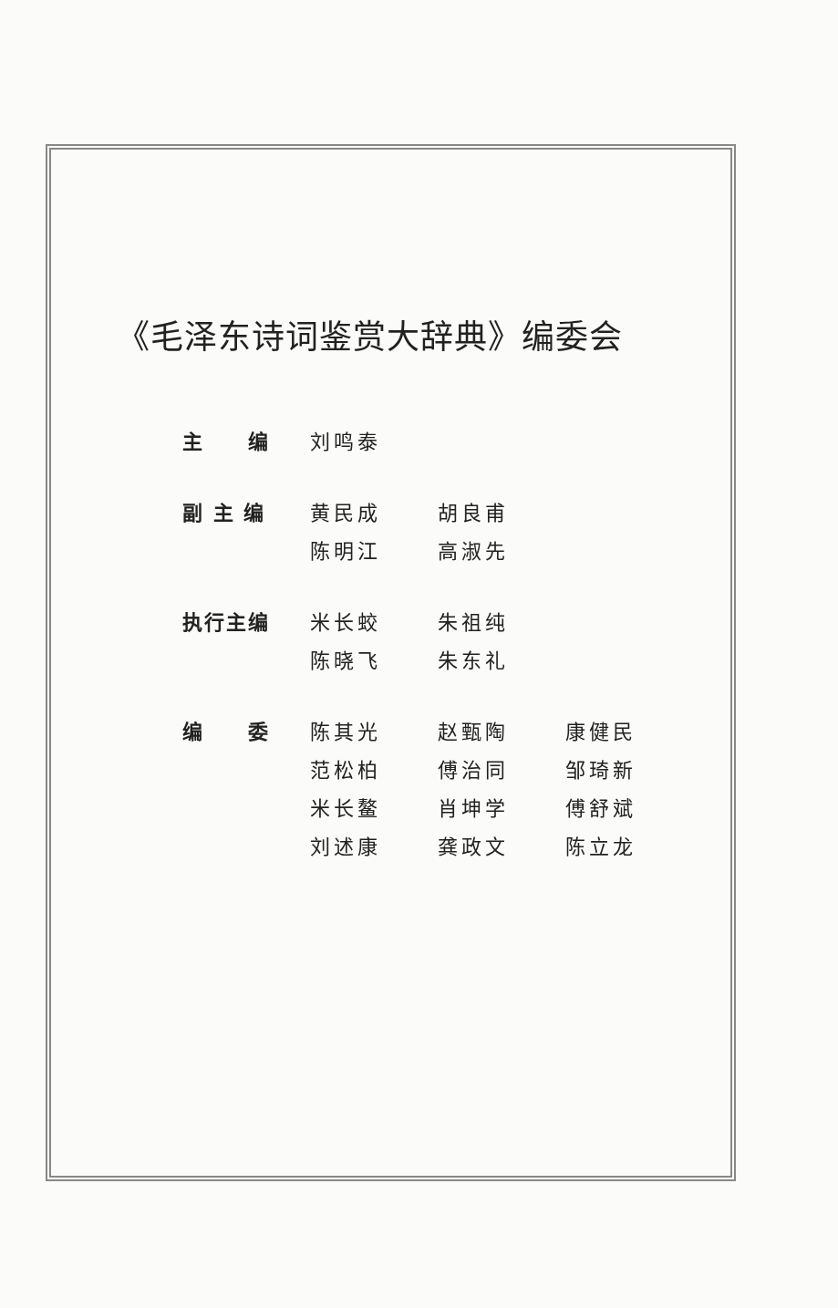《毛泽东诗词鉴赏大辞典》编委会
| 主 编 | 刘鸣泰 | | |
| 副 主 编 | 黄民成 | 胡良甫 | |
| | 陈明江 | 高淑先 | |
| 执行主编 | 米长蛟 | 朱祖纯 | |
| | 陈晓飞 | 朱东礼 | |
| 编 委 | 陈其光 | 赵甄陶 | 康健民 |
| | 范松柏 | 傅治同 | 邹琦新 |
| | 米长鳌 | 肖坤学 | 傅舒斌 |
| | 刘述康 | 龚政文 | 陈立龙 |